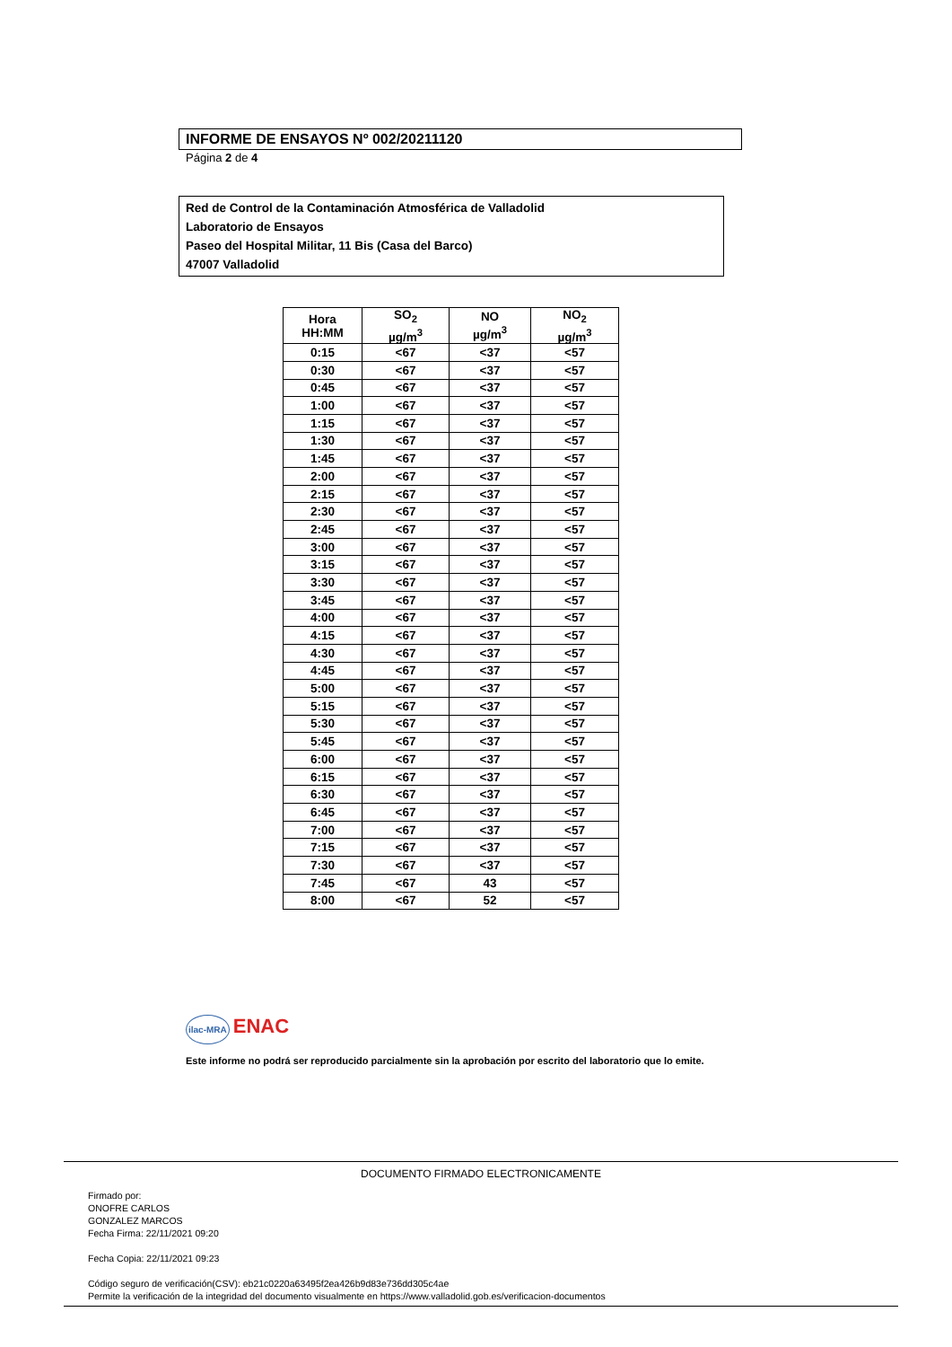INFORME DE ENSAYOS Nº 002/20211120
Página 2 de 4
Red de Control de la Contaminación Atmosférica de Valladolid
Laboratorio de Ensayos
Paseo del Hospital Militar, 11 Bis (Casa del Barco)
47007 Valladolid
| Hora HH:MM | SO<sub>2</sub> µg/m<sup>3</sup> | NO µg/m<sup>3</sup> | NO<sub>2</sub> µg/m<sup>3</sup> |
| --- | --- | --- | --- |
| 0:15 | <67 | <37 | <57 |
| 0:30 | <67 | <37 | <57 |
| 0:45 | <67 | <37 | <57 |
| 1:00 | <67 | <37 | <57 |
| 1:15 | <67 | <37 | <57 |
| 1:30 | <67 | <37 | <57 |
| 1:45 | <67 | <37 | <57 |
| 2:00 | <67 | <37 | <57 |
| 2:15 | <67 | <37 | <57 |
| 2:30 | <67 | <37 | <57 |
| 2:45 | <67 | <37 | <57 |
| 3:00 | <67 | <37 | <57 |
| 3:15 | <67 | <37 | <57 |
| 3:30 | <67 | <37 | <57 |
| 3:45 | <67 | <37 | <57 |
| 4:00 | <67 | <37 | <57 |
| 4:15 | <67 | <37 | <57 |
| 4:30 | <67 | <37 | <57 |
| 4:45 | <67 | <37 | <57 |
| 5:00 | <67 | <37 | <57 |
| 5:15 | <67 | <37 | <57 |
| 5:30 | <67 | <37 | <57 |
| 5:45 | <67 | <37 | <57 |
| 6:00 | <67 | <37 | <57 |
| 6:15 | <67 | <37 | <57 |
| 6:30 | <67 | <37 | <57 |
| 6:45 | <67 | <37 | <57 |
| 7:00 | <67 | <37 | <57 |
| 7:15 | <67 | <37 | <57 |
| 7:30 | <67 | <37 | <57 |
| 7:45 | <67 | 43 | <57 |
| 8:00 | <67 | 52 | <57 |
ilac-MRA ENAC
Este informe no podrá ser reproducido parcialmente sin la aprobación por escrito del laboratorio que lo emite.
DOCUMENTO FIRMADO ELECTRONICAMENTE
Firmado por:
ONOFRE CARLOS
GONZALEZ MARCOS
Fecha Firma: 22/11/2021 09:20
Fecha Copia: 22/11/2021 09:23
Código seguro de verificación(CSV): eb21c0220a63495f2ea426b9d83e736dd305c4ae
Permite la verificación de la integridad del documento visualmente en https://www.valladolid.gob.es/verificacion-documentos